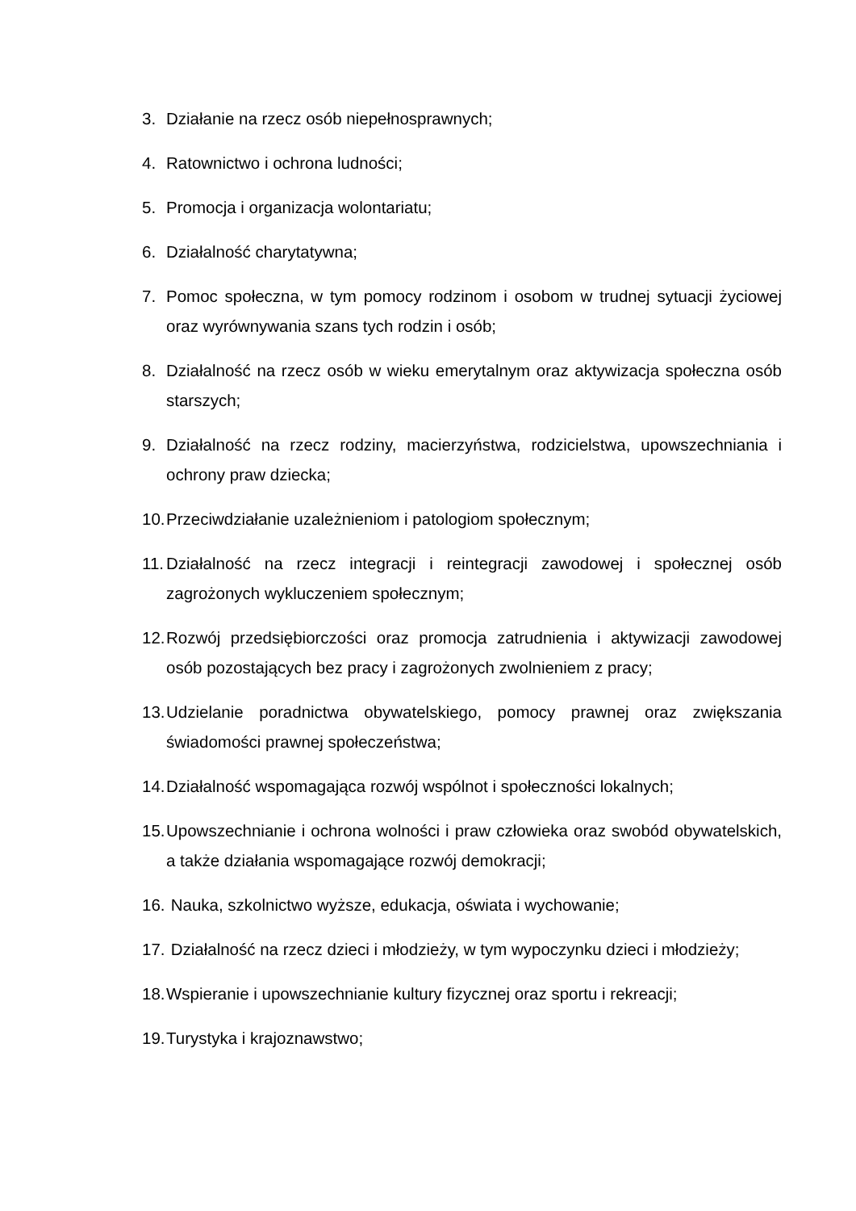3. Działanie na rzecz osób niepełnosprawnych;
4. Ratownictwo i ochrona ludności;
5. Promocja i organizacja wolontariatu;
6. Działalność charytatywna;
7. Pomoc społeczna, w tym pomocy rodzinom i osobom w trudnej sytuacji życiowej oraz wyrównywania szans tych rodzin i osób;
8. Działalność na rzecz osób w wieku emerytalnym oraz aktywizacja społeczna osób starszych;
9. Działalność na rzecz rodziny, macierzyństwa, rodzicielstwa, upowszechniania i ochrony praw dziecka;
10. Przeciwdziałanie uzależnieniom i patologiom społecznym;
11. Działalność na rzecz integracji i reintegracji zawodowej i społecznej osób zagrożonych wykluczeniem społecznym;
12. Rozwój przedsiębiorczości oraz promocja zatrudnienia i aktywizacji zawodowej osób pozostających bez pracy i zagrożonych zwolnieniem z pracy;
13. Udzielanie poradnictwa obywatelskiego, pomocy prawnej oraz zwiększania świadomości prawnej społeczeństwa;
14. Działalność wspomagająca rozwój wspólnot i społeczności lokalnych;
15. Upowszechnianie i ochrona wolności i praw człowieka oraz swobód obywatelskich, a także działania wspomagające rozwój demokracji;
16. Nauka, szkolnictwo wyższe, edukacja, oświata i wychowanie;
17. Działalność na rzecz dzieci i młodzieży, w tym wypoczynku dzieci i młodzieży;
18. Wspieranie i upowszechnianie kultury fizycznej oraz sportu i rekreacji;
19. Turystyka i krajoznawstwo;